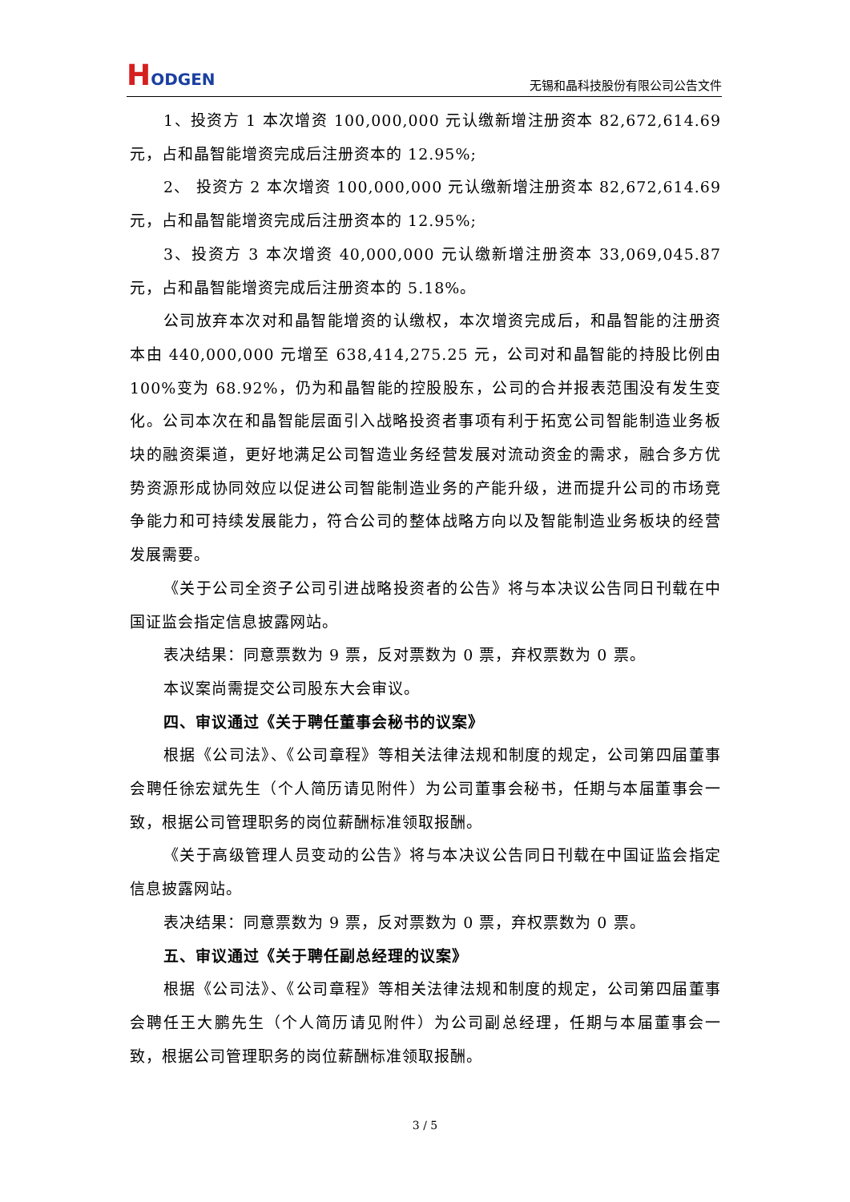HODGEN
无锡和晶科技股份有限公司公告文件
1、投资方 1 本次增资 100,000,000 元认缴新增注册资本 82,672,614.69 元，占和晶智能增资完成后注册资本的 12.95%;
2、 投资方 2 本次增资 100,000,000 元认缴新增注册资本 82,672,614.69 元，占和晶智能增资完成后注册资本的 12.95%;
3、投资方 3 本次增资 40,000,000 元认缴新增注册资本 33,069,045.87 元，占和晶智能增资完成后注册资本的 5.18%。
公司放弃本次对和晶智能增资的认缴权，本次增资完成后，和晶智能的注册资本由 440,000,000 元增至 638,414,275.25 元，公司对和晶智能的持股比例由 100%变为 68.92%，仍为和晶智能的控股股东，公司的合并报表范围没有发生变化。公司本次在和晶智能层面引入战略投资者事项有利于拓宽公司智能制造业务板块的融资渠道，更好地满足公司智造业务经营发展对流动资金的需求，融合多方优势资源形成协同效应以促进公司智能制造业务的产能升级，进而提升公司的市场竞争能力和可持续发展能力，符合公司的整体战略方向以及智能制造业务板块的经营发展需要。
《关于公司全资子公司引进战略投资者的公告》将与本决议公告同日刊载在中国证监会指定信息披露网站。
表决结果：同意票数为 9 票，反对票数为 0 票，弃权票数为 0 票。
本议案尚需提交公司股东大会审议。
四、审议通过《关于聘任董事会秘书的议案》
根据《公司法》、《公司章程》等相关法律法规和制度的规定，公司第四届董事会聘任徐宏斌先生（个人简历请见附件）为公司董事会秘书，任期与本届董事会一致，根据公司管理职务的岗位薪酬标准领取报酬。
《关于高级管理人员变动的公告》将与本决议公告同日刊载在中国证监会指定信息披露网站。
表决结果：同意票数为 9 票，反对票数为 0 票，弃权票数为 0 票。
五、审议通过《关于聘任副总经理的议案》
根据《公司法》、《公司章程》等相关法律法规和制度的规定，公司第四届董事会聘任王大鹏先生（个人简历请见附件）为公司副总经理，任期与本届董事会一致，根据公司管理职务的岗位薪酬标准领取报酬。
3 / 5